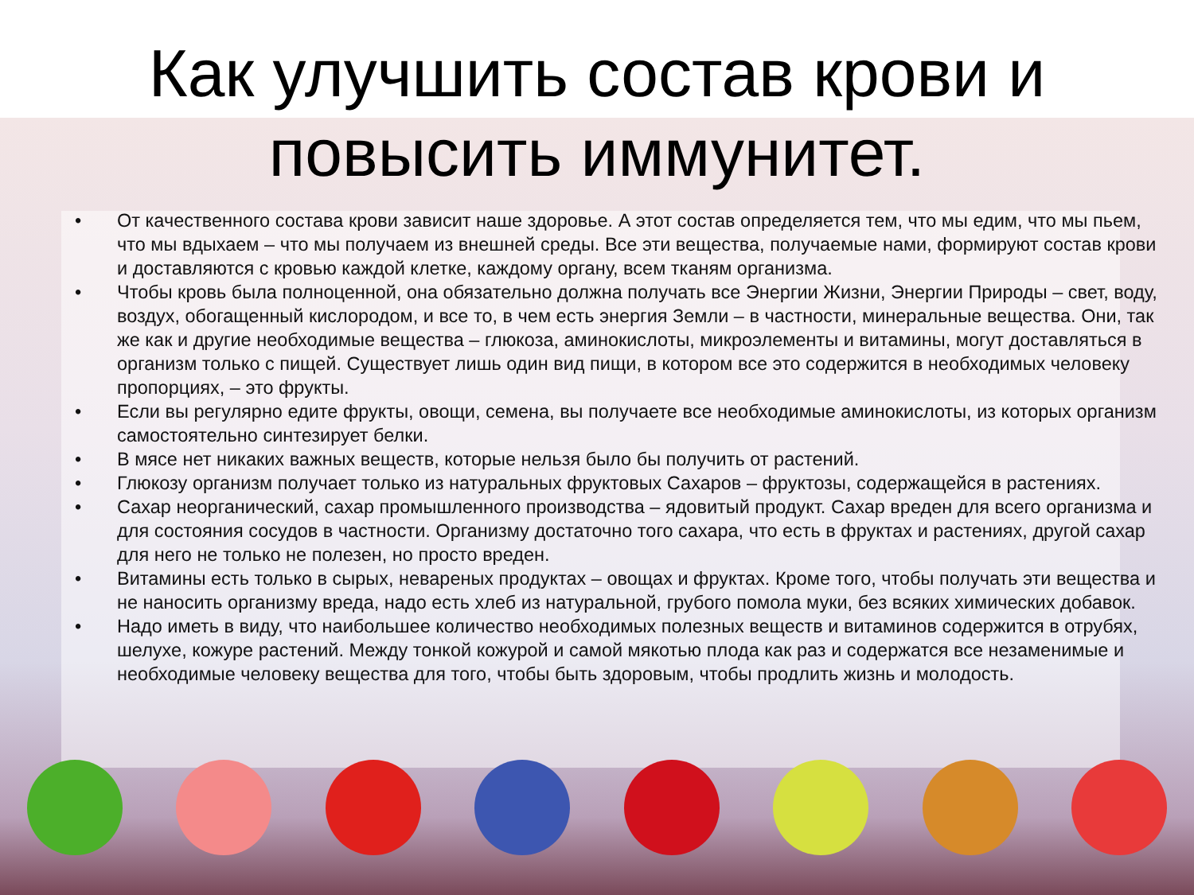Как улучшить состав крови и
повысить иммунитет.
• От качественного состава крови зависит наше здоровье. А этот состав определяется тем, что мы едим, что мы пьем, что мы вдыхаем – что мы получаем из внешней среды. Все эти вещества, получаемые нами, формируют состав крови и доставляются с кровью каждой клетке, каждому органу, всем тканям организма.
• Чтобы кровь была полноценной, она обязательно должна получать все Энергии Жизни, Энергии Природы – свет, воду, воздух, обогащенный кислородом, и все то, в чем есть энергия Земли – в частности, минеральные вещества. Они, так же как и другие необходимые вещества – глюкоза, аминокислоты, микроэлементы и витамины, могут доставляться в организм только с пищей. Существует лишь один вид пищи, в котором все это содержится в необходимых человеку пропорциях, – это фрукты.
• Если вы регулярно едите фрукты, овощи, семена, вы получаете все необходимые аминокислоты, из которых организм самостоятельно синтезирует белки.
• В мясе нет никаких важных веществ, которые нельзя было бы получить от растений.
• Глюкозу организм получает только из натуральных фруктовых Сахаров – фруктозы, содержащейся в растениях.
• Сахар неорганический, сахар промышленного производства – ядовитый продукт. Сахар вреден для всего организма и для состояния сосудов в частности. Организму достаточно того сахара, что есть в фруктах и растениях, другой сахар для него не только не полезен, но просто вреден.
• Витамины есть только в сырых, невареных продуктах – овощах и фруктах. Кроме того, чтобы получать эти вещества и не наносить организму вреда, надо есть хлеб из натуральной, грубого помола муки, без всяких химических добавок.
• Надо иметь в виду, что наибольшее количество необходимых полезных веществ и витаминов содержится в отрубях, шелухе, кожуре растений. Между тонкой кожурой и самой мякотью плода как раз и содержатся все незаменимые и необходимые человеку вещества для того, чтобы быть здоровым, чтобы продлить жизнь и молодость.